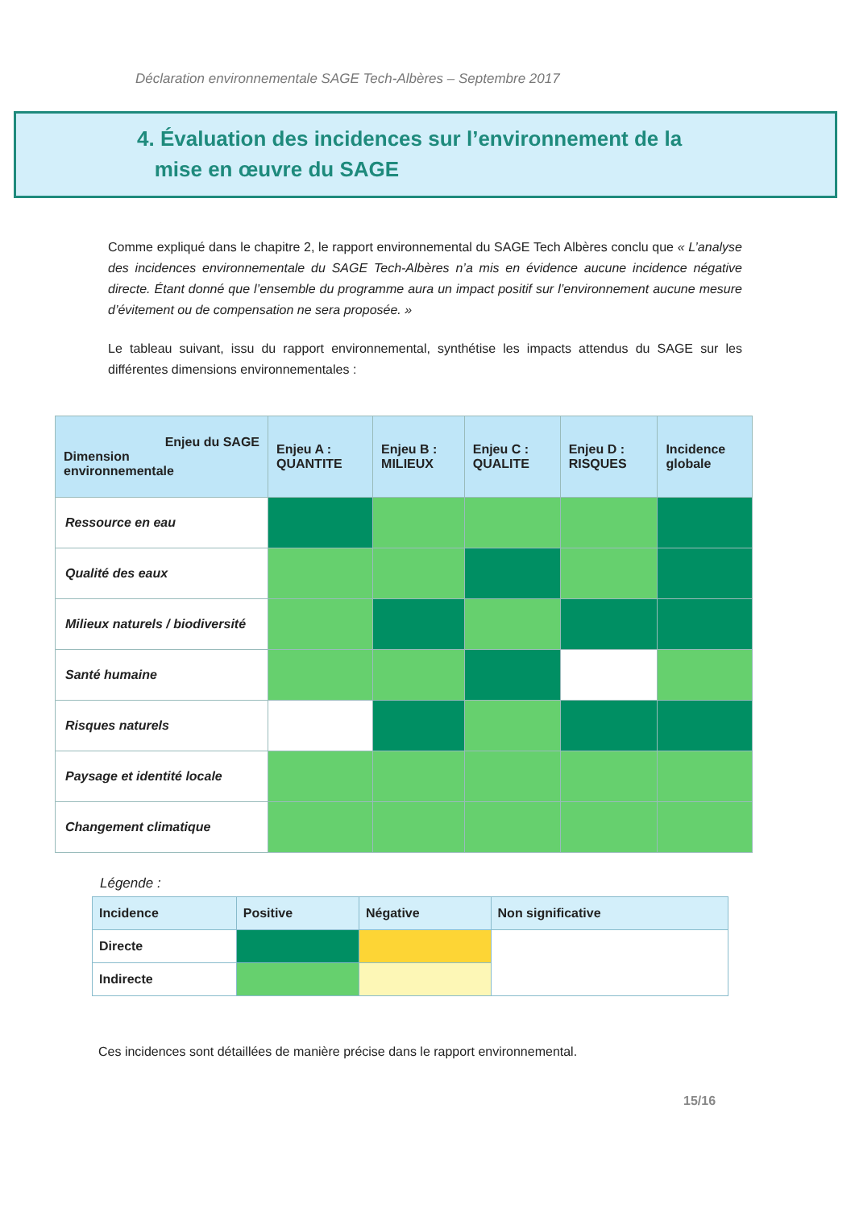Déclaration environnementale SAGE Tech-Albères – Septembre 2017
4. Évaluation des incidences sur l’environnement de la
mise en œuvre du SAGE
Comme expliqué dans le chapitre 2, le rapport environnemental du SAGE Tech Albères conclu que « L’analyse des incidences environnementale du SAGE Tech-Albères n’a mis en évidence aucune incidence négative directe. Étant donné que l’ensemble du programme aura un impact positif sur l’environnement aucune mesure d’évitement ou de compensation ne sera proposée. »
Le tableau suivant, issu du rapport environnemental, synthétise les impacts attendus du SAGE sur les différentes dimensions environnementales :
| Enjeu du SAGE Dimension environnementale | Enjeu A : QUANTITE | Enjeu B : MILIEUX | Enjeu C : QUALITE | Enjeu D : RISQUES | Incidence globale |
| --- | --- | --- | --- | --- | --- |
| Ressource en eau | | | | | |
| Qualité des eaux | | | | | |
| Milieux naturels / biodiversité | | | | | |
| Santé humaine | | | | | |
| Risques naturels | | | | | |
| Paysage et identité locale | | | | | |
| Changement climatique | | | | | |
Légende :
| Incidence | Positive | Négative | Non significative |
| Directe | | | |
| Indirecte | | | |
Ces incidences sont détaillées de manière précise dans le rapport environnemental.
15/16